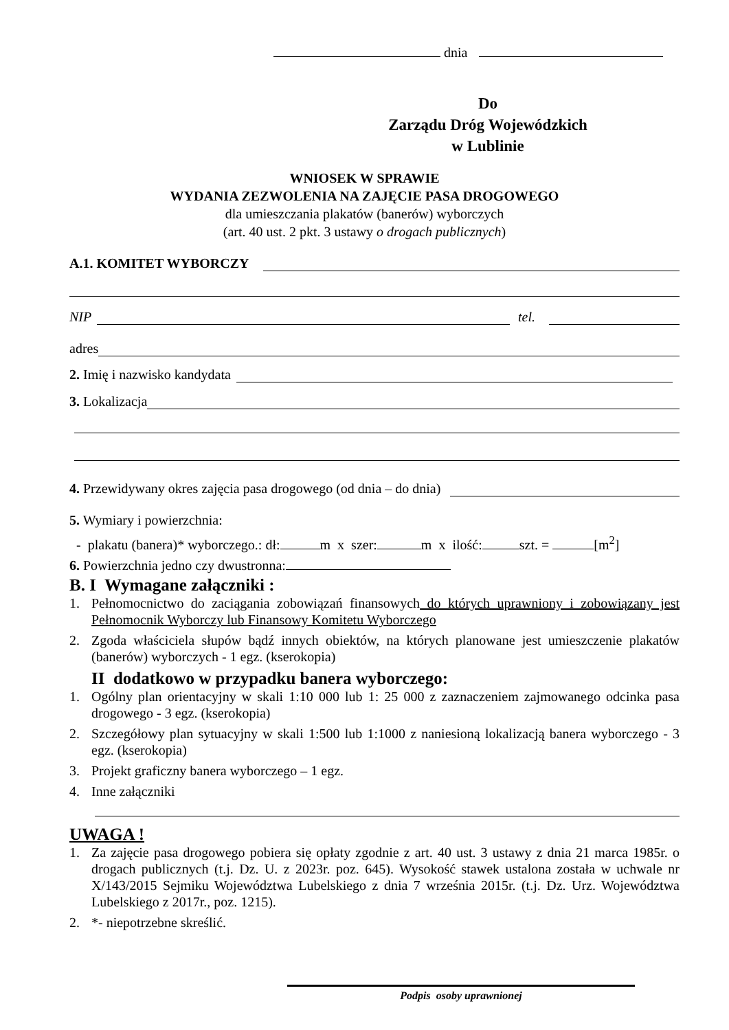dnia
Do
Zarządu Dróg Wojewódzkich
w Lublinie
WNIOSEK W SPRAWIE
WYDANIA ZEZWOLENIA NA ZAJĘCIE PASA DROGOWEGO
dla umieszczania plakatów (banerów) wyborczych
(art. 40 ust. 2 pkt. 3 ustawy o drogach publicznych)
A.1. KOMITET WYBORCZY
NIP tel.
adres
2. Imię i nazwisko kandydata
3. Lokalizacja
4. Przewidywany okres zajęcia pasa drogowego (od dnia – do dnia)
5. Wymiary i powierzchnia:
- plakatu (banera)* wyborczego.: dł: m x szer: m x ilość: szt. = [m<sup>2</sup>]
6. Powierzchnia jedno czy dwustronna:
B. I Wymagane załączniki :
1. Pełnomocnictwo do zaciągania zobowiązań finansowych do których uprawniony i zobowiązany jest Pełnomocnik Wyborczy lub Finansowy Komitetu Wyborczego
2. Zgoda właściciela słupów bądź innych obiektów, na których planowane jest umieszczenie plakatów (banerów) wyborczych - 1 egz. (kserokopia)
II dodatkowo w przypadku banera wyborczego:
1. Ogólny plan orientacyjny w skali 1:10 000 lub 1: 25 000 z zaznaczeniem zajmowanego odcinka pasa drogowego - 3 egz. (kserokopia)
2. Szczegółowy plan sytuacyjny w skali 1:500 lub 1:1000 z naniesioną lokalizacją banera wyborczego - 3 egz. (kserokopia)
3. Projekt graficzny banera wyborczego – 1 egz.
4. Inne załączniki
UWAGA !
1. Za zajęcie pasa drogowego pobiera się opłaty zgodnie z art. 40 ust. 3 ustawy z dnia 21 marca 1985r. o drogach publicznych (t.j. Dz. U. z 2023r. poz. 645). Wysokość stawek ustalona została w uchwale nr X/143/2015 Sejmiku Województwa Lubelskiego z dnia 7 września 2015r. (t.j. Dz. Urz. Województwa Lubelskiego z 2017r., poz. 1215).
2. *- niepotrzebne skreślić.
Podpis osoby uprawnionej